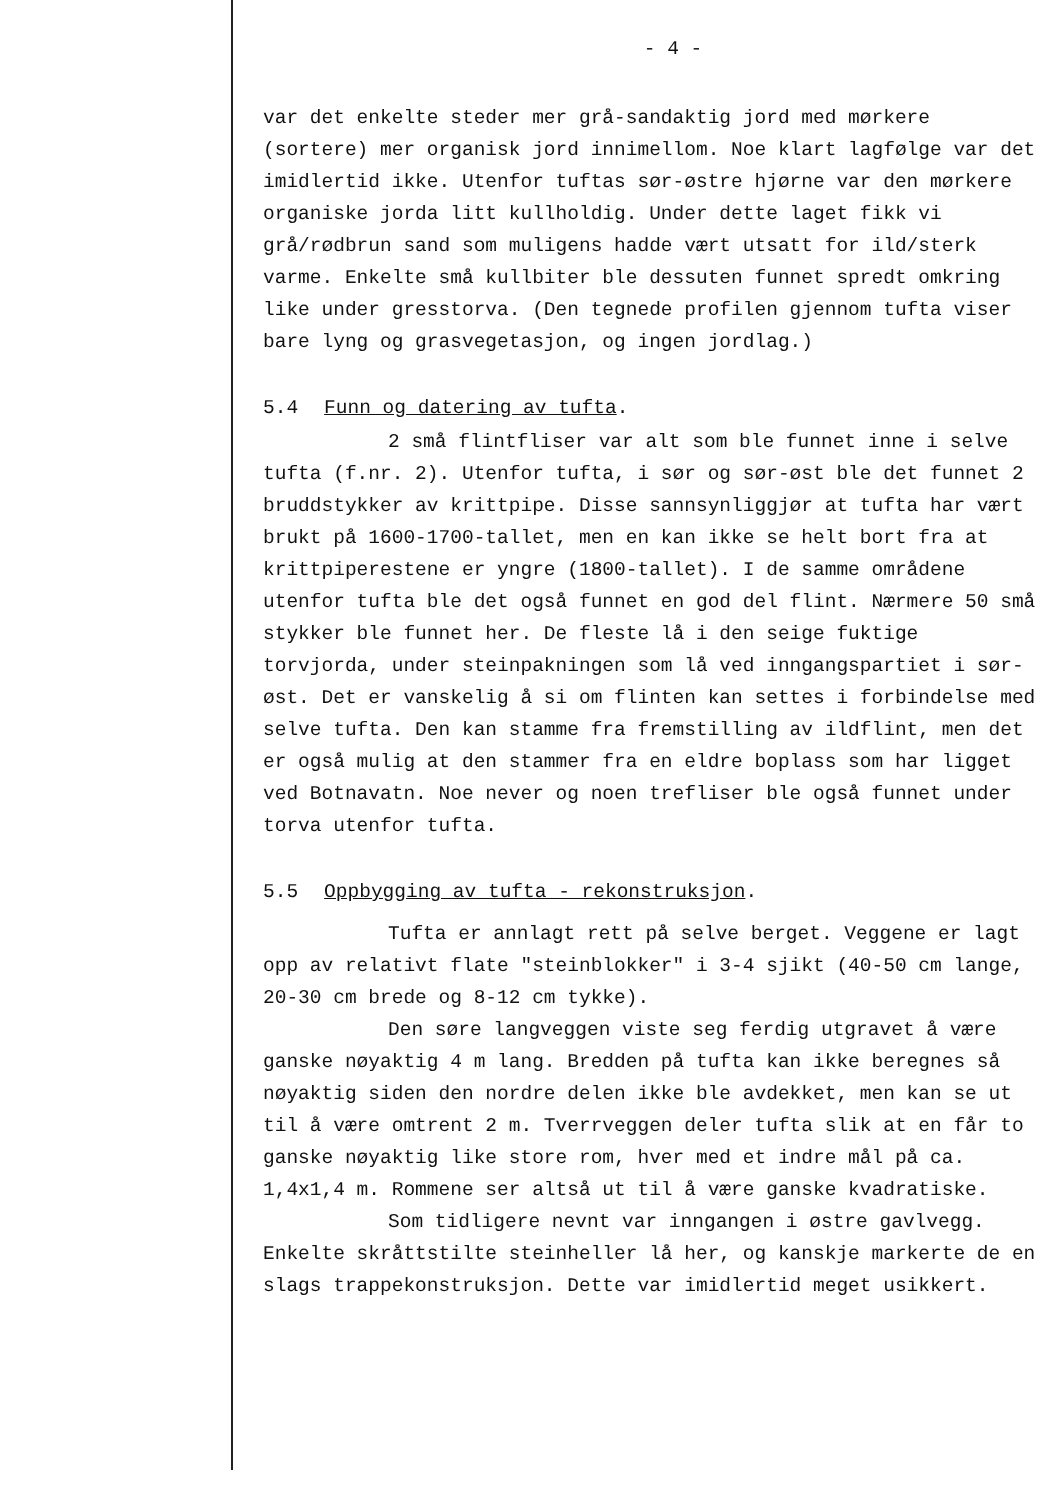- 4 -
var det enkelte steder mer grå-sandaktig jord med mørkere (sortere) mer organisk jord innimellom. Noe klart lagfølge var det imidlertid ikke. Utenfor tuftas sør-østre hjørne var den mørkere organiske jorda litt kullholdig. Under dette laget fikk vi grå/rødbrun sand som muligens hadde vært utsatt for ild/sterk varme. Enkelte små kullbiter ble dessuten funnet spredt omkring like under gresstorva. (Den tegnede profilen gjennom tufta viser bare lyng og grasvegetasjon, og ingen jordlag.)
5.4 Funn og datering av tufta.
2 små flintfliser var alt som ble funnet inne i selve tufta (f.nr. 2). Utenfor tufta, i sør og sør-øst ble det funnet 2 bruddstykker av krittpipe. Disse sannsynliggjør at tufta har vært brukt på 1600-1700-tallet, men en kan ikke se helt bort fra at krittpiperestene er yngre (1800-tallet). I de samme områdene utenfor tufta ble det også funnet en god del flint. Nærmere 50 små stykker ble funnet her. De fleste lå i den seige fuktige torvjorda, under steinpakningen som lå ved inngangspartiet i sør-øst. Det er vanskelig å si om flinten kan settes i forbindelse med selve tufta. Den kan stamme fra fremstilling av ildflint, men det er også mulig at den stammer fra en eldre boplass som har ligget ved Botnavatn. Noe never og noen trefliser ble også funnet under torva utenfor tufta.
5.5 Oppbygging av tufta - rekonstruksjon.
Tufta er annlagt rett på selve berget. Veggene er lagt opp av relativt flate "steinblokker" i 3-4 sjikt (40-50 cm lange, 20-30 cm brede og 8-12 cm tykke).
Den søre langveggen viste seg ferdig utgravet å være ganske nøyaktig 4 m lang. Bredden på tufta kan ikke beregnes så nøyaktig siden den nordre delen ikke ble avdekket, men kan se ut til å være omtrent 2 m. Tverrveggen deler tufta slik at en får to ganske nøyaktig like store rom, hver med et indre mål på ca. 1,4x1,4 m. Rommene ser altså ut til å være ganske kvadratiske.
Som tidligere nevnt var inngangen i østre gavlvegg. Enkelte skråttstilte steinheller lå her, og kanskje markerte de en slags trappekonstruksjon. Dette var imidlertid meget usikkert.